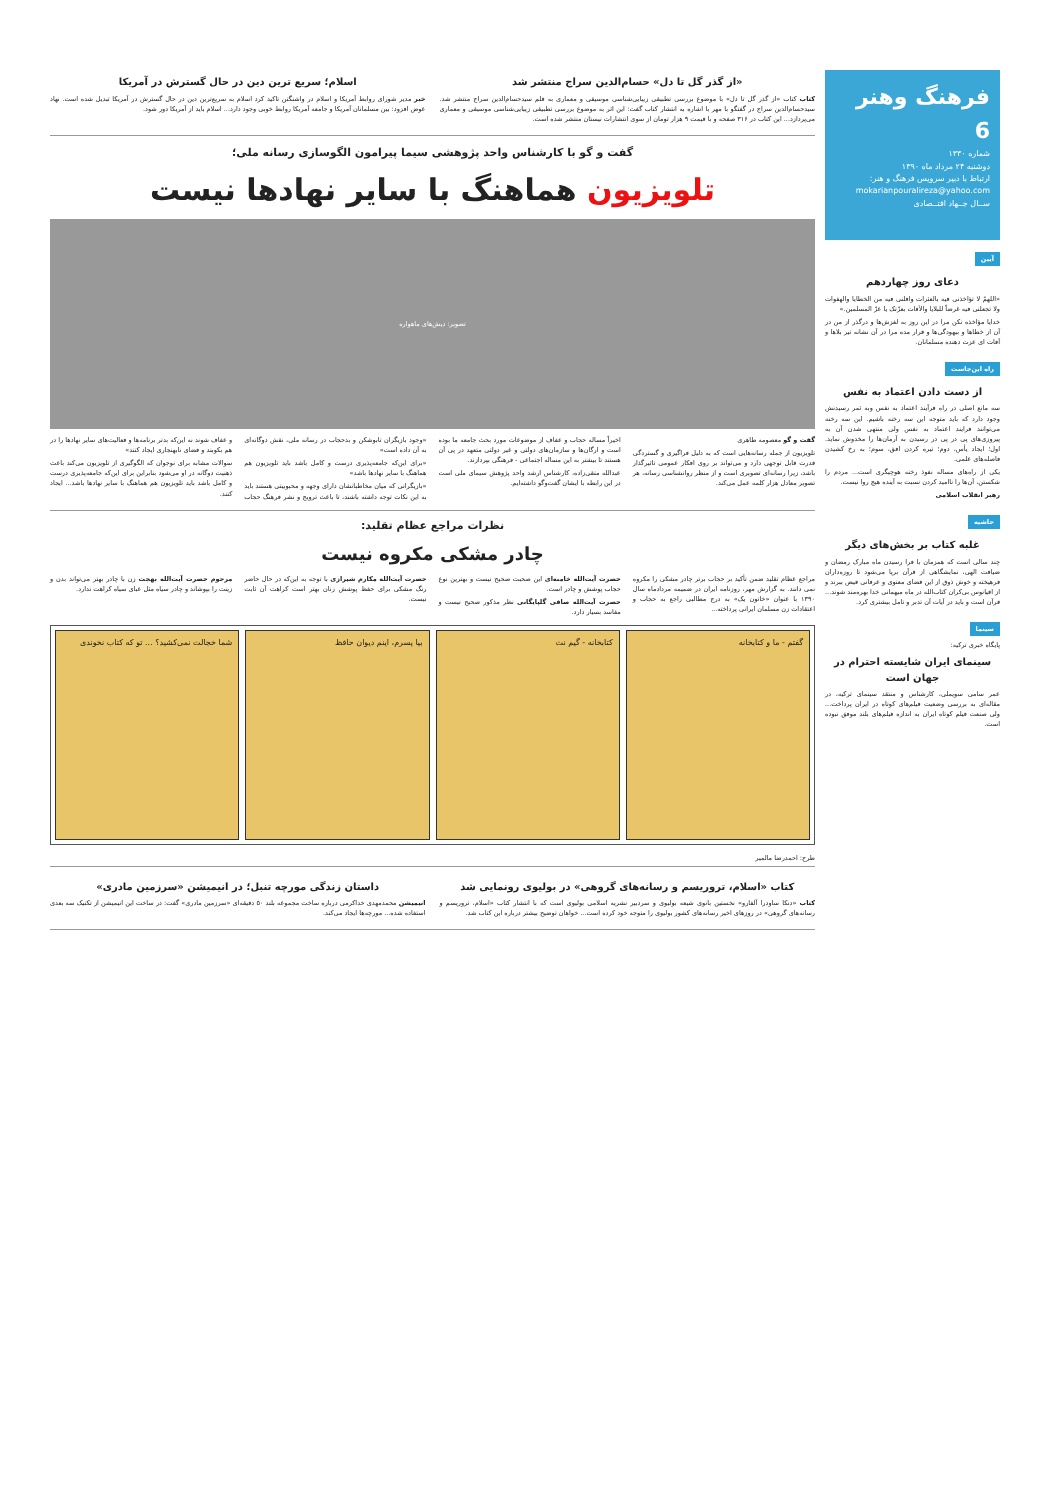فرهنگ وهنر 6
شماره ۱۳۳۰
دوشنبه ۲۴ مرداد ماه ۱۳۹۰
ارتباط با دبیر سرویس فرهنگ و هنر:
mokarianpouralireza@yahoo.com
ســال جــهاد اقتــصادی
آیین
دعای روز چهاردهم
«اللهمّ لا تؤاخذنی فیه بالعثرات واقلنی فیه من الخطایا والهفوات ولا تجعلنی فیه غرضاً للبلایا والآفات بعزّتک یا عزّ المسلمین.»
خدایا مؤاخذه نکن مرا در این روز به لغزش‌ها و درگذر از من در آن از خطاها و بیهودگی‌ها و قرار مده مرا در آن نشانه تیر بلاها و آفات ای عزت دهنده مسلمانان.
راه این‌جاست
از دست دادن اعتماد به نفس
سه مانع اصلی در راه فرآیند اعتماد به نفس وبه ثمر رسیدنش وجود دارد که باید متوجه این سه رخنه باشیم. این سه رخنه می‌توانند فرایند اعتماد به نفس ولی منتهی شدن آن به پیروزی‌های پی در پی در رسیدن به آرمان‌ها را مخدوش نماید. اول؛ ایجاد یأس، دوم؛ تیره کردن افق، سوم؛ به رخ کشیدن فاصله‌های علمی.
یکی از راه‌های مساله نفوذ رخنه هوچیگری است... مردم را شکستن، آن‌ها را ناامید کردن نسبت به آینده هیچ روا نیست.
رهبر انقلاب اسلامی
حاشیه
غلبه کتاب بر بخش‌های دیگر
چند سالی است که همزمان با فرا رسیدن ماه مبارک رمضان و ضیافت الهی، نمایشگاهی از قرآن برپا می‌شود تا روزه‌داران فرهیخته و خوش ذوق از این فضای معنوی و عرفانی فیض ببرند و از اقیانوس بی‌کران کتاب‌الله در ماه میهمانی خدا بهره‌مند شوند... قرآن است و باید در آیات آن تدبر و تامل بیشتری کرد.
سینما
پایگاه خبری ترکیه:
سینمای ایران شایسته احترام در جهان است
عمر سامی سویملی، کارشناس و منتقد سینمای ترکیه، در مقاله‌ای به بررسی وضعیت فیلم‌های کوتاه در ایران پرداخت... ولی صنعت فیلم کوتاه ایران به اندازه فیلم‌های بلند موفق نبوده است.
«از گذر گل تا دل» حسام‌الدین سراج منتشر شد
کتاب کتاب «از گذر گل تا دل» با موضوع بررسی تطبیقی زیبایی‌شناسی موسیقی و معماری به قلم سیدحسام‌الدین سراج منتشر شد. سیدحسام‌الدین سراج در گفتگو با مهر با اشاره به انتشار کتاب گفت: این اثر به موضوع بررسی تطبیقی زیبایی‌شناسی موسیقی و معماری می‌پردازد... این کتاب در ۳۱۶ صفحه و با قیمت ۹ هزار تومان از سوی انتشارات نیستان منتشر شده است.
اسلام؛ سریع ترین دین در حال گسترش در آمریکا
خبر مدیر شورای روابط آمریکا و اسلام در واشنگتن تاکید کرد اسلام به سریع‌ترین دین در حال گسترش در آمریکا تبدیل شده است. نهاد عوض افزود: بین مسلمانان آمریکا و جامعه آمریکا روابط خوبی وجود دارد... اسلام باید از آمریکا دور شود.
گفت و گو با کارشناس واحد پژوهشی سیما پیرامون الگوسازی رسانه ملی؛
تلویزیون هماهنگ با سایر نهادها نیست
تصویر: دیش‌های ماهواره
گفت و گو معصومه طاهری
تلویزیون از جمله رسانه‌هایی است که به دلیل فراگیری و گستردگی قدرت قابل توجهی دارد و می‌تواند بر روی افکار عمومی تاثیرگذار باشد، زیرا رسانه‌ای تصویری است و از منظر روانشناسی رسانه، هر تصویر معادل هزار کلمه عمل می‌کند.
اخیراً مساله حجاب و عفاف از موضوعات مورد بحث جامعه ما بوده است و ارگان‌ها و سازمان‌های دولتی و غیر دولتی متعهد در پی آن هستند تا بیشتر به این مساله اجتماعی - فرهنگی بپردازند.
عبدالله متقی‌زاده، کارشناس ارشد واحد پژوهش سیمای ملی است در این رابطه با ایشان گفت‌وگو داشته‌ایم.
«وجود بازیگران تابوشکن و بدحجاب در رسانه ملی، نقش دوگانه‌ای به آن داده است»
«برای این‌که جامعه‌پذیری درست و کامل باشد باید تلویزیون هم هماهنگ با سایر نهادها باشد»
«بازیگرانی که میان مخاطبانشان دارای وجهه و محبوبیتی هستند باید به این نکات توجه داشته باشند، تا باعث ترویج و نشر فرهنگ حجاب و عفاف شوند نه این‌که بدتر برنامه‌ها و فعالیت‌های سایر نهادها را در هم بکوبند و فضای نابهنجاری ایجاد کنند»
سوالات مشابه برای نوجوان که الگوگیری از تلویزیون می‌کند باعث ذهنیت دوگانه در او می‌شود بنابراین برای این‌که جامعه‌پذیری درست و کامل باشد باید تلویزیون هم هماهنگ با سایر نهادها باشد... ایجاد کنند.
نظرات مراجع عظام تقلید:
چادر مشکی مکروه نیست
مراجع عظام تقلید ضمن تأکید بر حجاب برتر چادر مشکی را مکروه نمی دانند. به گزارش مهر، روزنامه ایران در ضمیمه مردادماه سال ۱۳۹۰ با عنوان «خاتون یک» به درج مطالبی راجع به حجاب و اعتقادات زن مسلمان ایرانی پرداخته...
حضرت آیت‌الله خامنه‌ای این صحبت صحیح نیست و بهترین نوع حجاب پوشش و چادر است.
حضرت آیت‌الله صافی گلپایگانی نظر مذکور صحیح نیست و مفاسد بسیار دارد.
حضرت آیت‌الله مکارم شیرازی با توجه به این‌که در حال حاضر رنگ مشکی برای حفظ پوشش زنان بهتر است کراهت آن ثابت نیست.
مرحوم حضرت آیت‌الله بهجت زن با چادر بهتر می‌تواند بدن و زینت را بپوشاند و چادر سیاه مثل عبای سیاه کراهت ندارد.
گفتم - ما و کتابخانه کتابخانه - گیم نت بیا پسرم، اینم دیوان حافظ شما خجالت نمی‌کشید؟ ... تو که کتاب نخوندی
طرح: احمدرضا مالمیر
کتاب «اسلام، تروریسم و رسانه‌های گروهی» در بولیوی رونمایی شد
کتاب «دنکا ساودرا آلفارو» نخستین بانوی شیعه بولیوی و سردبیر نشریه اسلامی بولیوی است که با انتشار کتاب «اسلام، تروریسم و رسانه‌های گروهی» در روزهای اخیر رسانه‌های کشور بولیوی را متوجه خود کرده است... خواهان توضیح بیشتر درباره این کتاب شد.
داستان زندگی مورچه تنبل؛ در انیمیشن «سرزمین مادری»
انیمیشن محمدمهدی خداکرمی درباره ساخت مجموعه بلند ۵۰ دقیقه‌ای «سرزمین مادری» گفت: در ساخت این انیمیشن از تکنیک سه بعدی استفاده شده... مورچه‌ها ایجاد می‌کند.